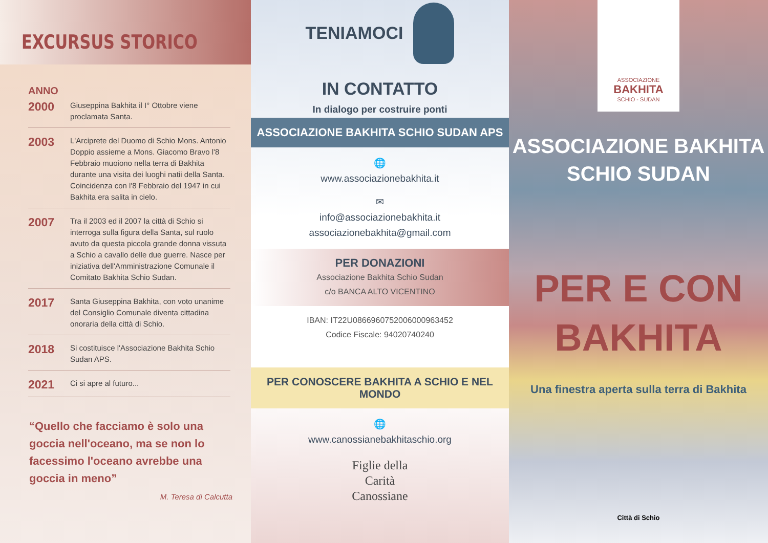EXCURSUS STORICO
ANNO
2000 Giuseppina Bakhita il I° Ottobre viene proclamata Santa.
2003 L'Arciprete del Duomo di Schio Mons. Antonio Doppio assieme a Mons. Giacomo Bravo l'8 Febbraio muoiono nella terra di Bakhita durante una visita dei luoghi natii della Santa. Coincidenza con l'8 Febbraio del 1947 in cui Bakhita era salita in cielo.
2007 Tra il 2003 ed il 2007 la città di Schio si interroga sulla figura della Santa, sul ruolo avuto da questa piccola grande donna vissuta a Schio a cavallo delle due guerre. Nasce per iniziativa dell'Amministrazione Comunale il Comitato Bakhita Schio Sudan.
2017 Santa Giuseppina Bakhita, con voto unanime del Consiglio Comunale diventa cittadina onoraria della città di Schio.
2018 Si costituisce l'Associazione Bakhita Schio Sudan APS.
2021 Ci si apre al futuro...
“Quello che facciamo è solo una goccia nell'oceano, ma se non lo facessimo l'oceano avrebbe una goccia in meno”
M. Teresa di Calcutta
TENIAMOCI
IN CONTATTO
In dialogo per costruire ponti
ASSOCIAZIONE BAKHITA SCHIO SUDAN APS
🌐
www.associazionebakhita.it
✉
info@associazionebakhita.it
associazionebakhita@gmail.com
PER DONAZIONI
Associazione Bakhita Schio Sudan
c/o BANCA ALTO VICENTINO
IBAN: IT22U0866960752006000963452
Codice Fiscale: 94020740240
PER CONOSCERE BAKHITA A SCHIO E NEL MONDO
🌐
www.canossianebakhitaschio.org
Figlie della
Carità
Canossiane
ASSOCIAZIONE
BAKHITA
SCHIO - SUDAN
ASSOCIAZIONE BAKHITA
SCHIO SUDAN
PER E CON
BAKHITA
Una finestra aperta sulla terra di Bakhita
Città di Schio